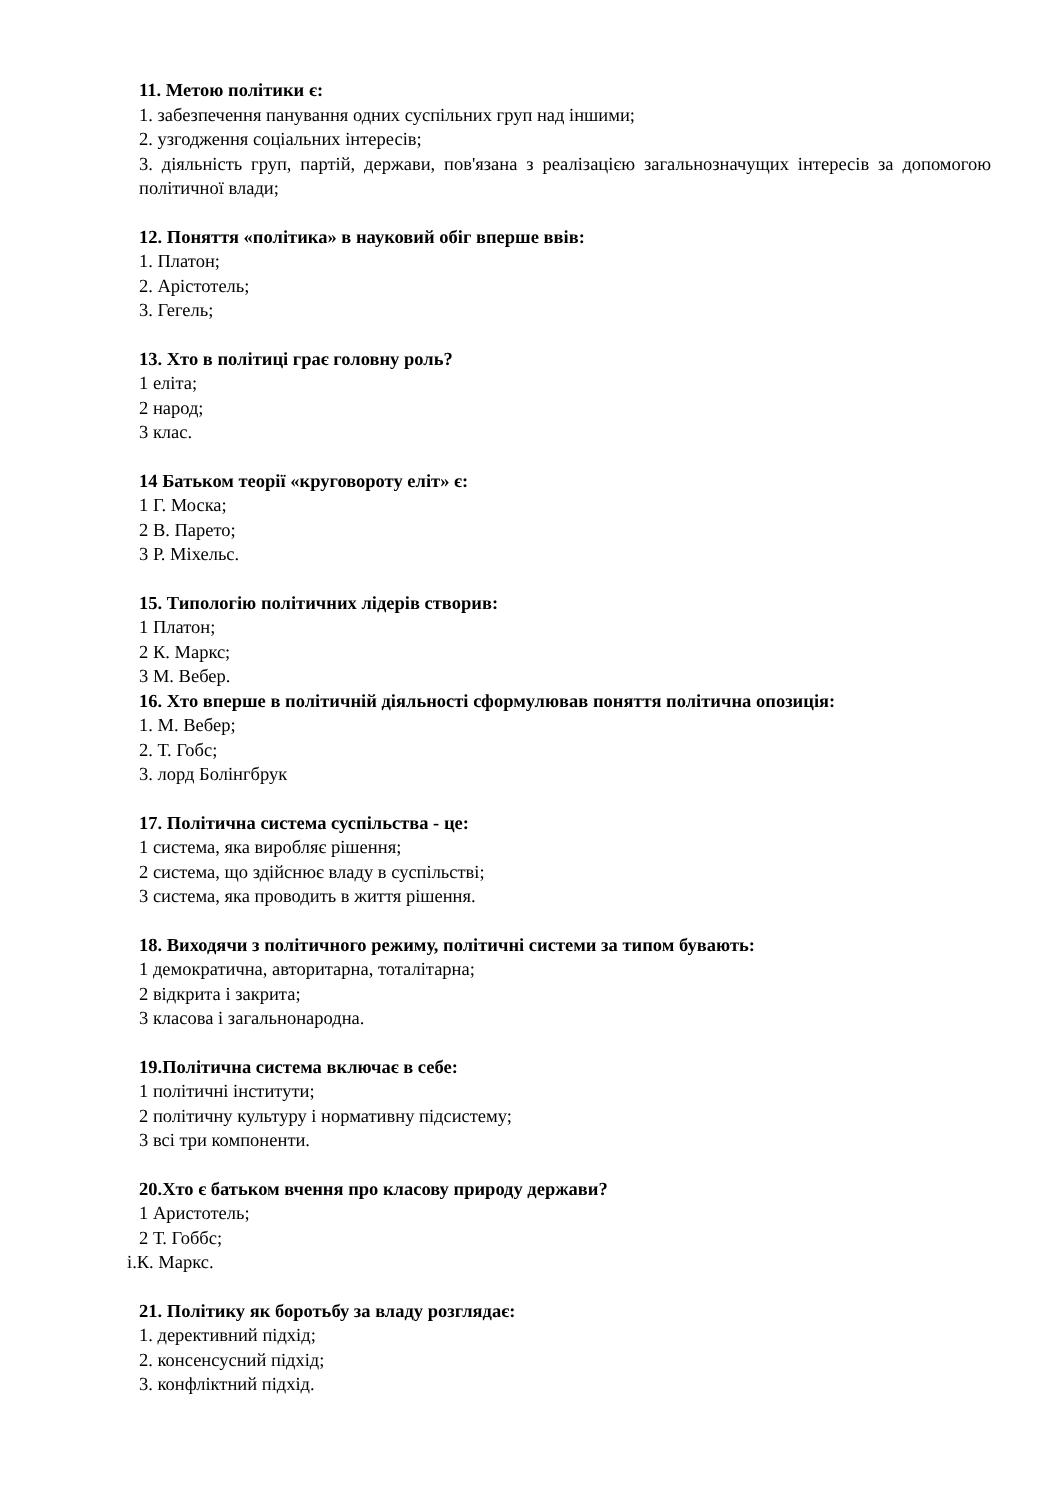11. Метою політики є:
1. забезпечення панування одних суспільних груп над іншими;
2. узгодження соціальних інтересів;
3. діяльність груп, партій, держави, пов'язана з реалізацією загальнозначущих інтересів за допомогою політичної влади;
12. Поняття «політика» в науковий обіг вперше ввів:
1. Платон;
2. Арістотель;
3. Гегель;
13. Хто в політиці грає головну роль?
1 еліта;
2 народ;
3 клас.
14 Батьком теорії «круговороту еліт» є:
1 Г. Моска;
2 В. Парето;
3 Р. Міхельс.
15. Типологію політичних лідерів створив:
1 Платон;
2 К. Маркс;
3 М. Вебер.
16. Хто вперше в політичній діяльності сформулював поняття політична опозиція:
1. М. Вебер;
2. Т. Гобс;
3. лорд Болінгбрук
17. Політична система суспільства - це:
1 система, яка виробляє рішення;
2 система, що здійснює владу в суспільстві;
3 система, яка проводить в життя рішення.
18. Виходячи з політичного режиму, політичні системи за типом бувають:
1 демократична, авторитарна, тоталітарна;
2 відкрита і закрита;
3 класова і загальнонародна.
19.Політична система включає в себе:
1 політичні інститути;
2 політичну культуру і нормативну підсистему;
3 всі три компоненти.
20.Хто є батьком вчення про класову природу держави?
1 Аристотель;
2 Т. Гоббс;
i.К. Маркс.
21. Політику як боротьбу за владу розглядає:
1. дерективний підхід;
2. консенсусний підхід;
3. конфліктний підхід.